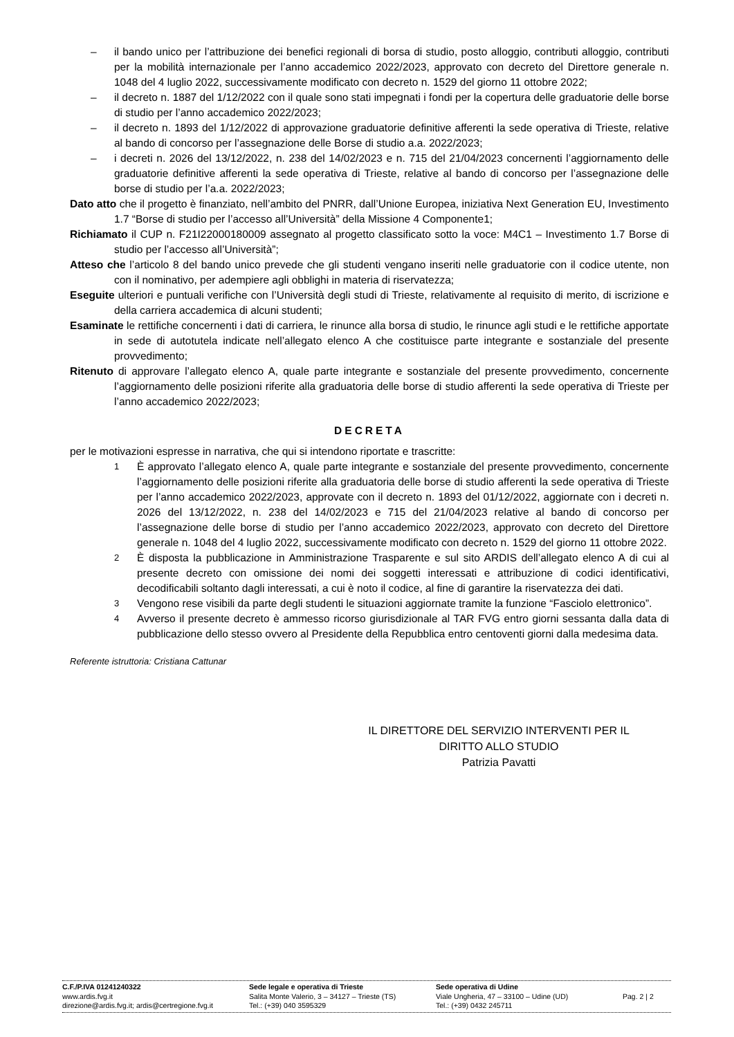– il bando unico per l’attribuzione dei benefici regionali di borsa di studio, posto alloggio, contributi alloggio, contributi per la mobilità internazionale per l’anno accademico 2022/2023, approvato con decreto del Direttore generale n. 1048 del 4 luglio 2022, successivamente modificato con decreto n. 1529 del giorno 11 ottobre 2022;
– il decreto n. 1887 del 1/12/2022 con il quale sono stati impegnati i fondi per la copertura delle graduatorie delle borse di studio per l’anno accademico 2022/2023;
– il decreto n. 1893 del 1/12/2022 di approvazione graduatorie definitive afferenti la sede operativa di Trieste, relative al bando di concorso per l’assegnazione delle Borse di studio a.a. 2022/2023;
– i decreti n. 2026 del 13/12/2022, n. 238 del 14/02/2023 e n. 715 del 21/04/2023 concernenti l’aggiornamento delle graduatorie definitive afferenti la sede operativa di Trieste, relative al bando di concorso per l’assegnazione delle borse di studio per l’a.a. 2022/2023;
Dato atto che il progetto è finanziato, nell’ambito del PNRR, dall’Unione Europea, iniziativa Next Generation EU, Investimento 1.7 “Borse di studio per l’accesso all’Università” della Missione 4 Componente1;
Richiamato il CUP n. F21I22000180009 assegnato al progetto classificato sotto la voce: M4C1 – Investimento 1.7 Borse di studio per l’accesso all’Università”;
Atteso che l’articolo 8 del bando unico prevede che gli studenti vengano inseriti nelle graduatorie con il codice utente, non con il nominativo, per adempiere agli obblighi in materia di riservatezza;
Eseguite ulteriori e puntuali verifiche con l’Università degli studi di Trieste, relativamente al requisito di merito, di iscrizione e della carriera accademica di alcuni studenti;
Esaminate le rettifiche concernenti i dati di carriera, le rinunce alla borsa di studio, le rinunce agli studi e le rettifiche apportate in sede di autotutela indicate nell’allegato elenco A che costituisce parte integrante e sostanziale del presente provvedimento;
Ritenuto di approvare l’allegato elenco A, quale parte integrante e sostanziale del presente provvedimento, concernente l’aggiornamento delle posizioni riferite alla graduatoria delle borse di studio afferenti la sede operativa di Trieste per l’anno accademico 2022/2023;
DECRETA
per le motivazioni espresse in narrativa, che qui si intendono riportate e trascritte:
1 È approvato l’allegato elenco A, quale parte integrante e sostanziale del presente provvedimento, concernente l’aggiornamento delle posizioni riferite alla graduatoria delle borse di studio afferenti la sede operativa di Trieste per l’anno accademico 2022/2023, approvate con il decreto n. 1893 del 01/12/2022, aggiornate con i decreti n. 2026 del 13/12/2022, n. 238 del 14/02/2023 e 715 del 21/04/2023 relative al bando di concorso per l’assegnazione delle borse di studio per l’anno accademico 2022/2023, approvato con decreto del Direttore generale n. 1048 del 4 luglio 2022, successivamente modificato con decreto n. 1529 del giorno 11 ottobre 2022.
2 È disposta la pubblicazione in Amministrazione Trasparente e sul sito ARDIS dell’allegato elenco A di cui al presente decreto con omissione dei nomi dei soggetti interessati e attribuzione di codici identificativi, decodificabili soltanto dagli interessati, a cui è noto il codice, al fine di garantire la riservatezza dei dati.
3 Vengono rese visibili da parte degli studenti le situazioni aggiornate tramite la funzione “Fasciolo elettronico”.
4 Avverso il presente decreto è ammesso ricorso giurisdizionale al TAR FVG entro giorni sessanta dalla data di pubblicazione dello stesso ovvero al Presidente della Repubblica entro centoventi giorni dalla medesima data.
Referente istruttoria: Cristiana Cattunar
IL DIRETTORE DEL SERVIZIO INTERVENTI PER IL DIRITTO ALLO STUDIO
Patrizia Pavatti
C.F./P.IVA 01241240322
www.ardis.fvg.it
direzione@ardis.fvg.it; ardis@certregione.fvg.it
Sede legale e operativa di Trieste
Salita Monte Valerio, 3 – 34127 – Trieste (TS)
Tel.: (+39) 040 3595329
Sede operativa di Udine
Viale Ungheria, 47 – 33100 – Udine (UD)
Tel.: (+39) 0432 245711
Pag. 2 | 2